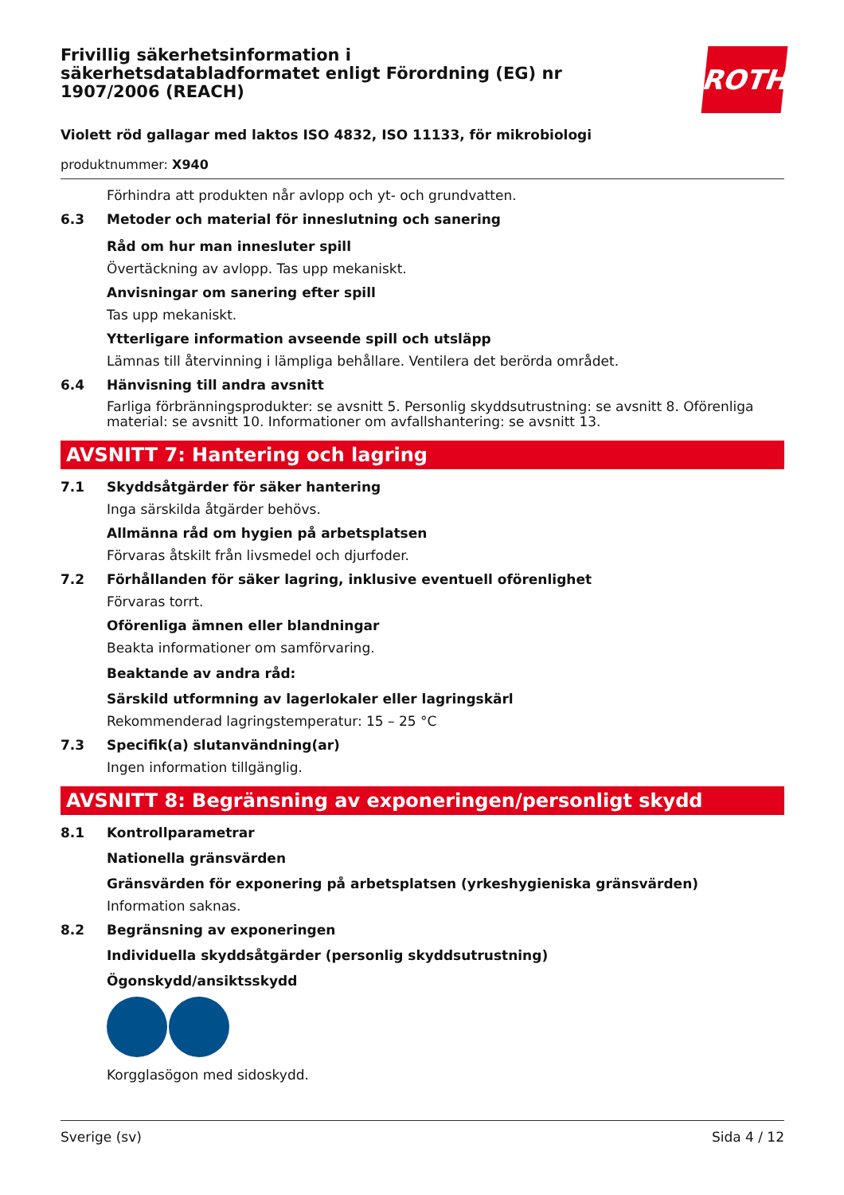ROTH
Frivillig säkerhetsinformation i säkerhetsdatabladformatet enligt Förordning (EG) nr 1907/2006 (REACH)
Violett röd gallagar med laktos ISO 4832, ISO 11133, för mikrobiologi
produktnummer: X940
Förhindra att produkten når avlopp och yt- och grundvatten.
6.3 Metoder och material för inneslutning och sanering
Råd om hur man innesluter spill
Övertäckning av avlopp. Tas upp mekaniskt.
Anvisningar om sanering efter spill
Tas upp mekaniskt.
Ytterligare information avseende spill och utsläpp
Lämnas till återvinning i lämpliga behållare. Ventilera det berörda området.
6.4 Hänvisning till andra avsnitt
Farliga förbränningsprodukter: se avsnitt 5. Personlig skyddsutrustning: se avsnitt 8. Oförenliga material: se avsnitt 10. Informationer om avfallshantering: se avsnitt 13.
AVSNITT 7: Hantering och lagring
7.1 Skyddsåtgärder för säker hantering
Inga särskilda åtgärder behövs.
Allmänna råd om hygien på arbetsplatsen
Förvaras åtskilt från livsmedel och djurfoder.
7.2 Förhållanden för säker lagring, inklusive eventuell oförenlighet
Förvaras torrt.
Oförenliga ämnen eller blandningar
Beakta informationer om samförvaring.
Beaktande av andra råd:
Särskild utformning av lagerlokaler eller lagringskärl
Rekommenderad lagringstemperatur: 15 – 25 °C
7.3 Specifik(a) slutanvändning(ar)
Ingen information tillgänglig.
AVSNITT 8: Begränsning av exponeringen/personligt skydd
8.1 Kontrollparametrar
Nationella gränsvärden
Gränsvärden för exponering på arbetsplatsen (yrkeshygieniska gränsvärden)
Information saknas.
8.2 Begränsning av exponeringen
Individuella skyddsåtgärder (personlig skyddsutrustning)
Ögonskydd/ansiktsskydd
Korgglasögon med sidoskydd.
Sverige (sv) Sida 4 / 12